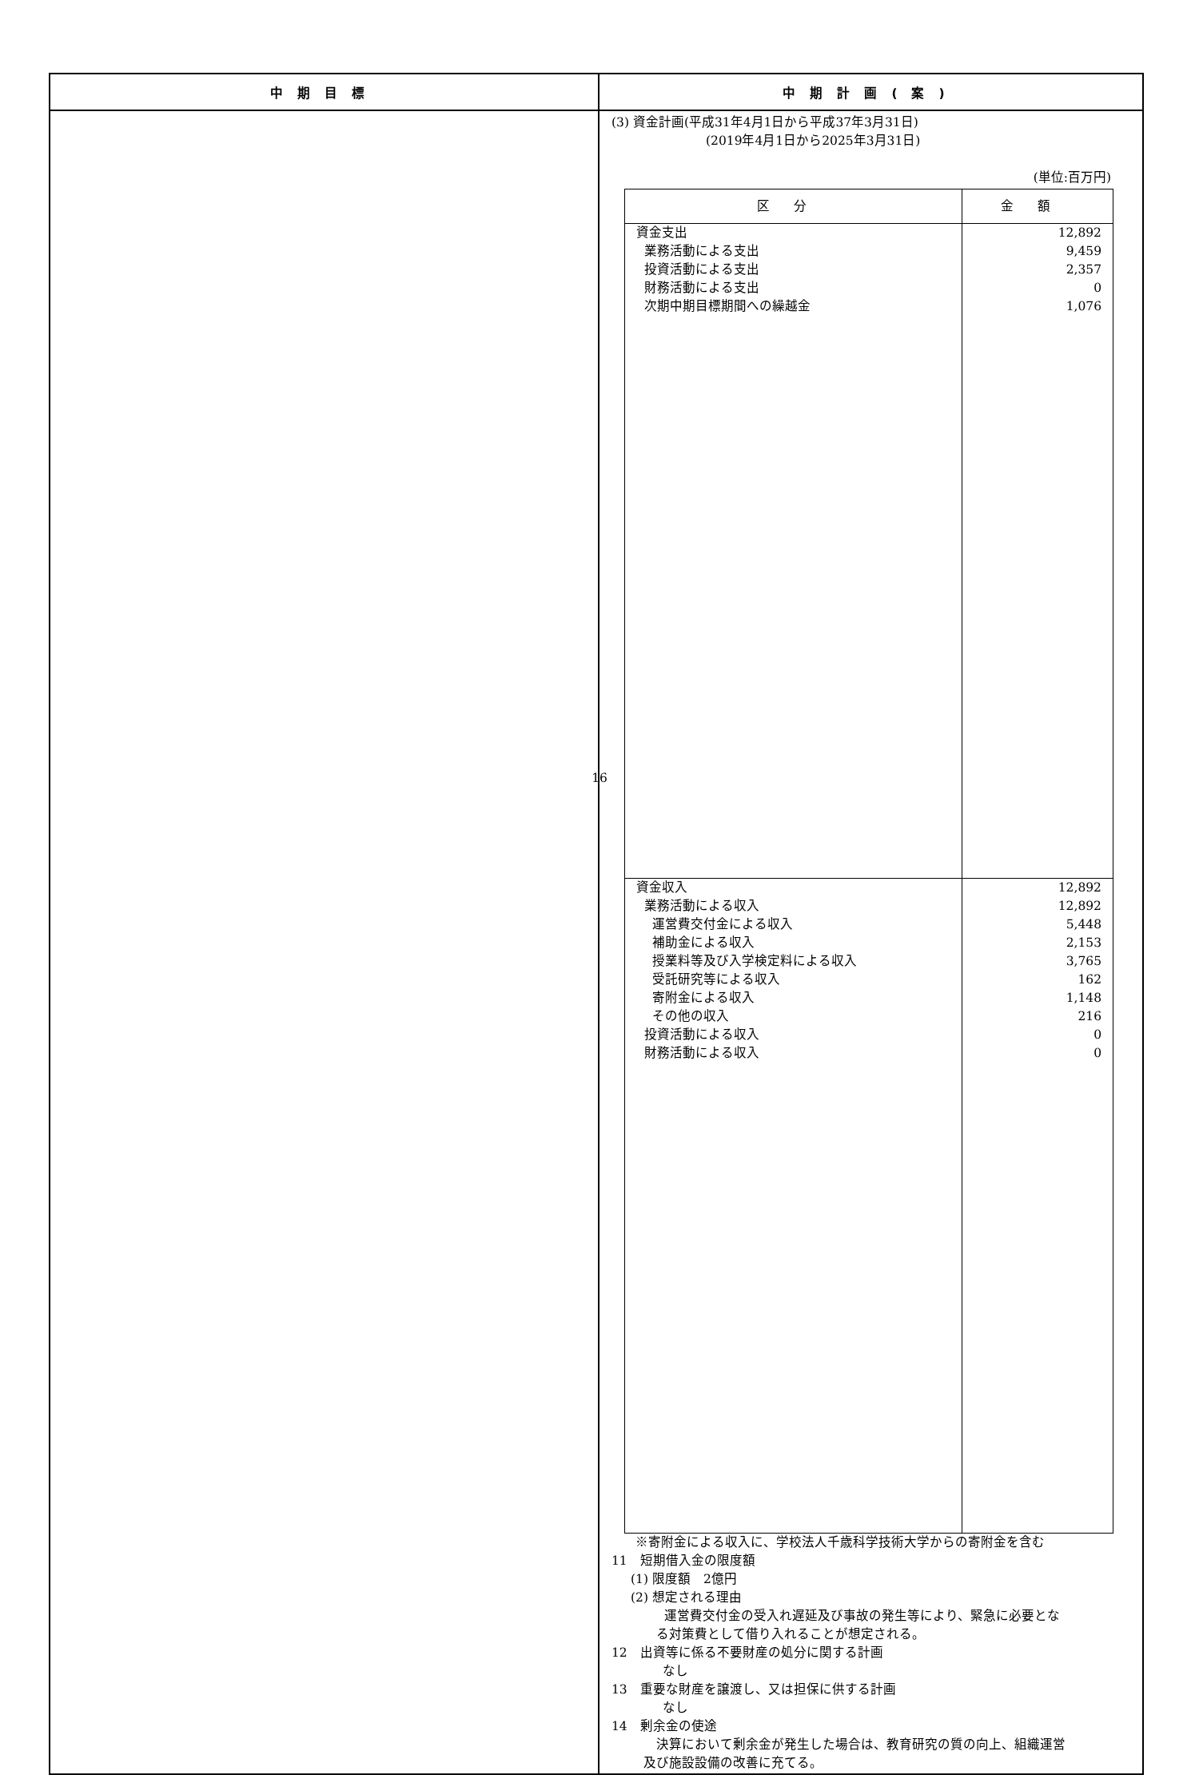| 中期目標 | 中期計画(案) |
| --- | --- |
| | (3) 資金計画(平成31年4月1日から平成37年3月31日) (2019年4月1日から2025年3月31日) (単位:百万円) / 区分 / 金額 / / --- / --- / / 資金支出 業務活動による支出 投資活動による支出 財務活動による支出 次期中期目標期間への繰越金 / 12,892 9,459 2,357 0 1,076 / / 資金収入 業務活動による収入 運営費交付金による収入 補助金による収入 授業料等及び入学検定料による収入 受託研究等による収入 寄附金による収入 その他の収入 投資活動による収入 財務活動による収入 / 12,892 12,892 5,448 2,153 3,765 162 1,148 216 0 0 / ※寄附金による収入に、学校法人千歳科学技術大学からの寄附金を含む 11 短期借入金の限度額 (1) 限度額 2億円 (2) 想定される理由 運営費交付金の受入れ遅延及び事故の発生等により、緊急に必要とな る対策費として借り入れることが想定される。 12 出資等に係る不要財産の処分に関する計画 なし 13 重要な財産を譲渡し、又は担保に供する計画 なし 14 剰余金の使途 決算において剰余金が発生した場合は、教育研究の質の向上、組織運営 及び施設設備の改善に充てる。 |
16